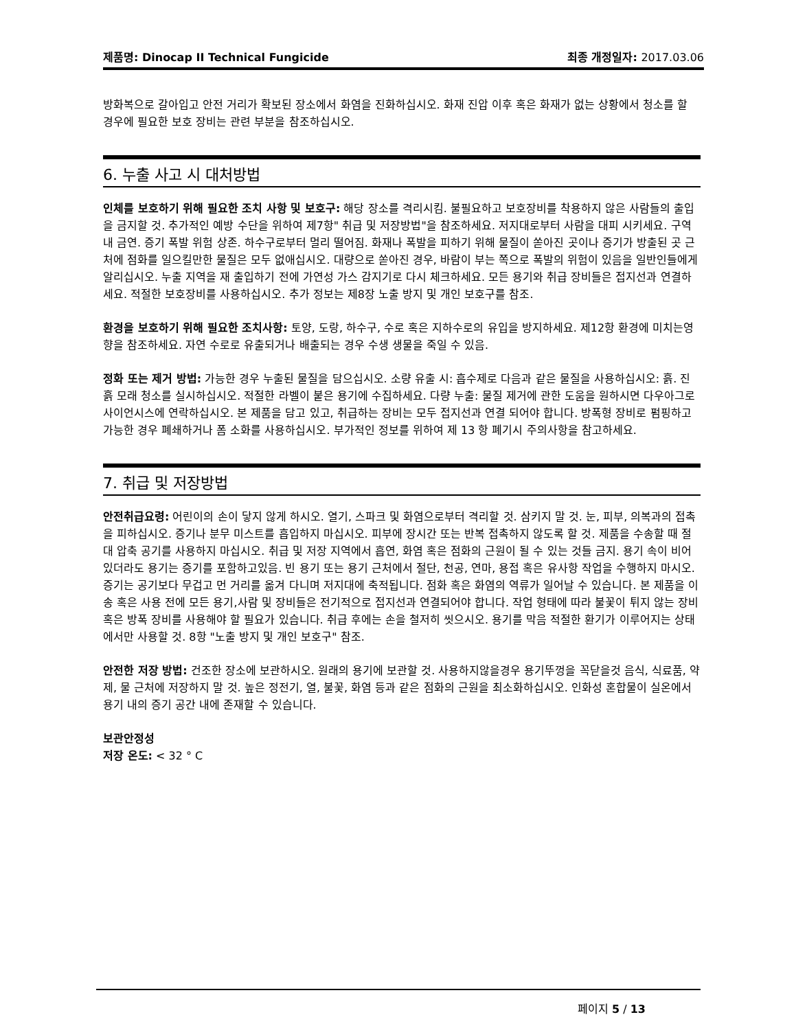제품명: Dinocap II Technical Fungicide
최종 개정일자: 2017.03.06
방화복으로 갈아입고 안전 거리가 확보된 장소에서 화염을 진화하십시오. 화재 진압 이후 혹은 화재가 없는 상황에서 청소를 할 경우에 필요한 보호 장비는 관련 부분을 참조하십시오.
6. 누출 사고 시 대처방법
인체를 보호하기 위해 필요한 조치 사항 및 보호구: 해당 장소를 격리시킴. 불필요하고 보호장비를 착용하지 않은 사람들의 출입을 금지할 것. 추가적인 예방 수단을 위하여 제7항" 취급 및 저장방법"을 참조하세요. 저지대로부터 사람을 대피 시키세요. 구역 내 금연. 증기 폭발 위험 상존. 하수구로부터 멀리 떨어짐. 화재나 폭발을 피하기 위해 물질이 쏟아진 곳이나 증기가 방출된 곳 근처에 점화를 일으킬만한 물질은 모두 없애십시오. 대량으로 쏟아진 경우, 바람이 부는 쪽으로 폭발의 위험이 있음을 일반인들에게 알리십시오. 누출 지역을 재 출입하기 전에 가연성 가스 감지기로 다시 체크하세요. 모든 용기와 취급 장비들은 접지선과 연결하세요. 적절한 보호장비를 사용하십시오. 추가 정보는 제8장 노출 방지 및 개인 보호구를 참조.
환경을 보호하기 위해 필요한 조치사항: 토양, 도랑, 하수구, 수로 혹은 지하수로의 유입을 방지하세요. 제12항 환경에 미치는영향을 참조하세요. 자연 수로로 유출되거나 배출되는 경우 수생 생물을 죽일 수 있음.
정화 또는 제거 방법: 가능한 경우 누출된 물질을 담으십시오. 소량 유출 시: 흡수제로 다음과 같은 물질을 사용하십시오: 흙. 진흙 모래 청소를 실시하십시오. 적절한 라벨이 붙은 용기에 수집하세요. 다량 누출: 물질 제거에 관한 도움을 원하시면 다우아그로사이언시스에 연락하십시오. 본 제품을 담고 있고, 취급하는 장비는 모두 접지선과 연결 되어야 합니다. 방폭형 장비로 펌핑하고 가능한 경우 폐쇄하거나 폼 소화를 사용하십시오. 부가적인 정보를 위하여 제 13 항 폐기시 주의사항을 참고하세요.
7. 취급 및 저장방법
안전취급요령: 어린이의 손이 닿지 않게 하시오. 열기, 스파크 및 화염으로부터 격리할 것. 삼키지 말 것. 눈, 피부, 의복과의 접촉을 피하십시오. 증기나 분무 미스트를 흡입하지 마십시오. 피부에 장시간 또는 반복 접촉하지 않도록 할 것. 제품을 수송할 때 절대 압축 공기를 사용하지 마십시오. 취급 및 저장 지역에서 흡연, 화염 혹은 점화의 근원이 될 수 있는 것들 금지. 용기 속이 비어있더라도 용기는 증기를 포함하고있음. 빈 용기 또는 용기 근처에서 절단, 천공, 연마, 용접 혹은 유사항 작업을 수행하지 마시오. 증기는 공기보다 무겁고 먼 거리를 옮겨 다니며 저지대에 축적됩니다. 점화 혹은 화염의 역류가 일어날 수 있습니다. 본 제품을 이송 혹은 사용 전에 모든 용기,사람 및 장비들은 전기적으로 접지선과 연결되어야 합니다. 작업 형태에 따라 불꽃이 튀지 않는 장비 혹은 방폭 장비를 사용해야 할 필요가 있습니다. 취급 후에는 손을 철저히 씻으시오. 용기를 막음 적절한 환기가 이루어지는 상태에서만 사용할 것. 8항 "노출 방지 및 개인 보호구" 참조.
안전한 저장 방법: 건조한 장소에 보관하시오. 원래의 용기에 보관할 것. 사용하지않을경우 용기뚜껑을 꼭닫을것 음식, 식료품, 약제, 물 근처에 저장하지 말 것. 높은 정전기, 열, 불꽃, 화염 등과 같은 점화의 근원을 최소화하십시오. 인화성 혼합물이 실온에서 용기 내의 증기 공간 내에 존재할 수 있습니다.
보관안정성
저장 온도: < 32 ° C
페이지 5 / 13